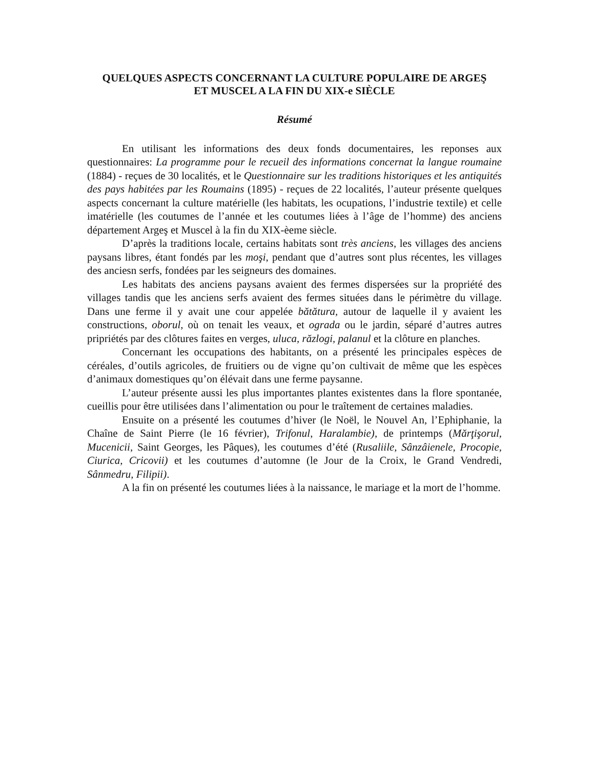QUELQUES ASPECTS CONCERNANT LA CULTURE POPULAIRE DE ARGEŞ
ET MUSCEL A LA FIN DU XIX-e SIÈCLE
Résumé
En utilisant les informations des deux fonds documentaires, les reponses aux questionnaires: La programme pour le recueil des informations concernat la langue roumaine (1884) - reçues de 30 localités, et le Questionnaire sur les traditions historiques et les antiquités des pays habitées par les Roumains (1895) - reçues de 22 localités, l’auteur présente quelques aspects concernant la culture matérielle (les habitats, les ocupations, l’industrie textile) et celle imatérielle (les coutumes de l’année et les coutumes liées à l’âge de l’homme) des anciens département Argeş et Muscel à la fin du XIX-èeme siècle.
D’après la traditions locale, certains habitats sont très anciens, les villages des anciens paysans libres, étant fondés par les moşi, pendant que d’autres sont plus récentes, les villages des anciesn serfs, fondées par les seigneurs des domaines.
Les habitats des anciens paysans avaient des fermes dispersées sur la propriété des villages tandis que les anciens serfs avaient des fermes situées dans le périmètre du village. Dans une ferme il y avait une cour appelée bătătura, autour de laquelle il y avaient les constructions, oborul, où on tenait les veaux, et ograda ou le jardin, séparé d’autres autres pripriétés par des clôtures faites en verges, uluca, răzlogi, palanul et la clôture en planches.
Concernant les occupations des habitants, on a présenté les principales espèces de céréales, d’outils agricoles, de fruitiers ou de vigne qu’on cultivait de même que les espèces d’animaux domestiques qu’on élévait dans une ferme paysanne.
L’auteur présente aussi les plus importantes plantes existentes dans la flore spontanée, cueillis pour être utilisées dans l’alimentation ou pour le traîtement de certaines maladies.
Ensuite on a présenté les coutumes d’hiver (le Noël, le Nouvel An, l’Ephiphanie, la Chaîne de Saint Pierre (le 16 février), Trifonul, Haralambie), de printemps (Mărţişorul, Mucenicii, Saint Georges, les Pâques), les coutumes d’été (Rusaliile, Sânzâienele, Procopie, Ciurica, Cricovii) et les coutumes d’automne (le Jour de la Croix, le Grand Vendredi, Sânmedru, Filipii).
A la fin on présenté les coutumes liées à la naissance, le mariage et la mort de l’homme.